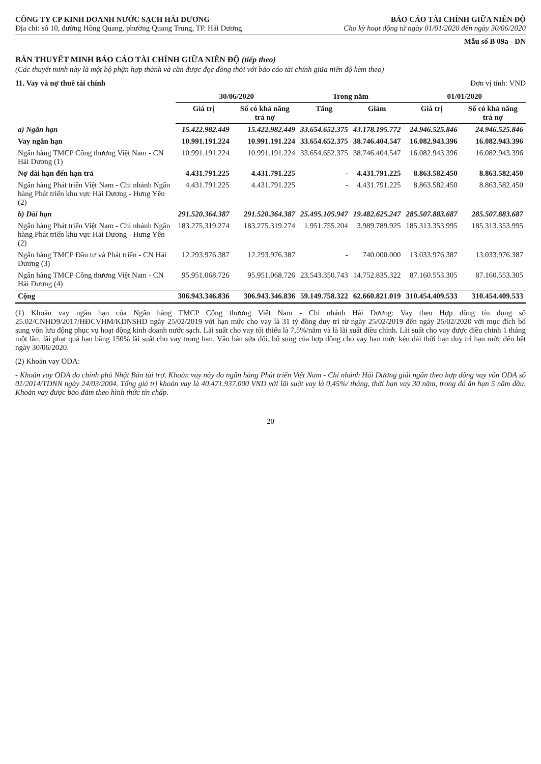CÔNG TY CP KINH DOANH NƯỚC SẠCH HẢI DƯƠNG
Địa chỉ: số 10, đường Hồng Quang, phường Quang Trung, TP. Hải Dương
BÁO CÁO TÀI CHÍNH GIỮA NIÊN ĐỘ
Cho kỳ hoạt động từ ngày 01/01/2020 đến ngày 30/06/2020
Mẫu số B 09a - DN
BẢN THUYẾT MINH BÁO CÁO TÀI CHÍNH GIỮA NIÊN ĐỘ (tiếp theo)
(Các thuyết minh này là một bộ phận hợp thành và cần được đọc đồng thời với báo cáo tài chính giữa niên độ kèm theo)
11. Vay và nợ thuê tài chính Đơn vị tính: VND
| | 30/06/2020 | | Trong năm | | 01/01/2020 | |
| --- | --- | --- | --- | --- | --- | --- |
| | Giá trị | Số có khả năng trả nợ | Tăng | Giảm | Giá trị | Số có khả năng trả nợ |
| a) Ngắn hạn | 15.422.982.449 | 15.422.982.449 | 33.654.652.375 | 43.178.195.772 | 24.946.525.846 | 24.946.525.846 |
| Vay ngắn hạn | 10.991.191.224 | 10.991.191.224 | 33.654.652.375 | 38.746.404.547 | 16.082.943.396 | 16.082.943.396 |
| Ngân hàng TMCP Công thương Việt Nam - CN Hải Dương (1) | 10.991.191.224 | 10.991.191.224 | 33.654.652.375 | 38.746.404.547 | 16.082.943.396 | 16.082.943.396 |
| Nợ dài hạn đến hạn trả | 4.431.791.225 | 4.431.791.225 | - | 4.431.791.225 | 8.863.582.450 | 8.863.582.450 |
| Ngân hàng Phát triển Việt Nam - Chi nhánh Ngân hàng Phát triển khu vực Hải Dương - Hưng Yên (2) | 4.431.791.225 | 4.431.791.225 | - | 4.431.791.225 | 8.863.582.450 | 8.863.582.450 |
| b) Dài hạn | 291.520.364.387 | 291.520.364.387 | 25.495.105.947 | 19.482.625.247 | 285.507.883.687 | 285.507.883.687 |
| Ngân hàng Phát triển Việt Nam - Chi nhánh Ngân hàng Phát triển khu vực Hải Dương - Hưng Yên (2) | 183.275.319.274 | 183.275.319.274 | 1.951.755.204 | 3.989.789.925 | 185.313.353.995 | 185.313.353.995 |
| Ngân hàng TMCP Đầu tư và Phát triển - CN Hải Dương (3) | 12.293.976.387 | 12.293.976.387 | - | 740.000.000 | 13.033.976.387 | 13.033.976.387 |
| Ngân hàng TMCP Công thương Việt Nam - CN Hải Dương (4) | 95.951.068.726 | 95.951.068.726 | 23.543.350.743 | 14.752.835.322 | 87.160.553.305 | 87.160.553.305 |
| Cộng | 306.943.346.836 | 306.943.346.836 | 59.149.758.322 | 62.660.821.019 | 310.454.409.533 | 310.454.409.533 |
(1) Khoản vay ngắn hạn của Ngân hàng TMCP Công thương Việt Nam - Chi nhánh Hải Dương: Vay theo Hợp đồng tín dụng số 25.02/CNHD9/2017/HĐCVHM/KDNSHD ngày 25/02/2019 với hạn mức cho vay là 31 tỷ đồng duy trì từ ngày 25/02/2019 đến ngày 25/02/2020 với mục đích bổ sung vốn lưu động phục vụ hoạt động kinh doanh nước sạch. Lãi suất cho vay tối thiểu là 7,5%/năm và là lãi suất điều chỉnh. Lãi suất cho vay được điều chỉnh 1 tháng một lần, lãi phạt quá hạn bằng 150% lãi suất cho vay trong hạn. Văn bản sửa đổi, bổ sung của hợp đồng cho vay hạn mức kéo dài thời hạn duy trì hạn mức đến hết ngày 30/06/2020.
(2) Khoản vay ODA:
- Khoản vay ODA do chính phủ Nhật Bản tài trợ. Khoản vay này do ngân hàng Phát triển Việt Nam - Chi nhánh Hải Dương giải ngân theo hợp đồng vay vốn ODA số 01/2014/TDNN ngày 24/03/2004. Tổng giá trị khoản vay là 40.471.937.000 VND với lãi suất vay là 0,45%/ tháng, thời hạn vay 30 năm, trong đó ân hạn 5 năm đầu. Khoản vay được bảo đảm theo hình thức tín chấp.
20